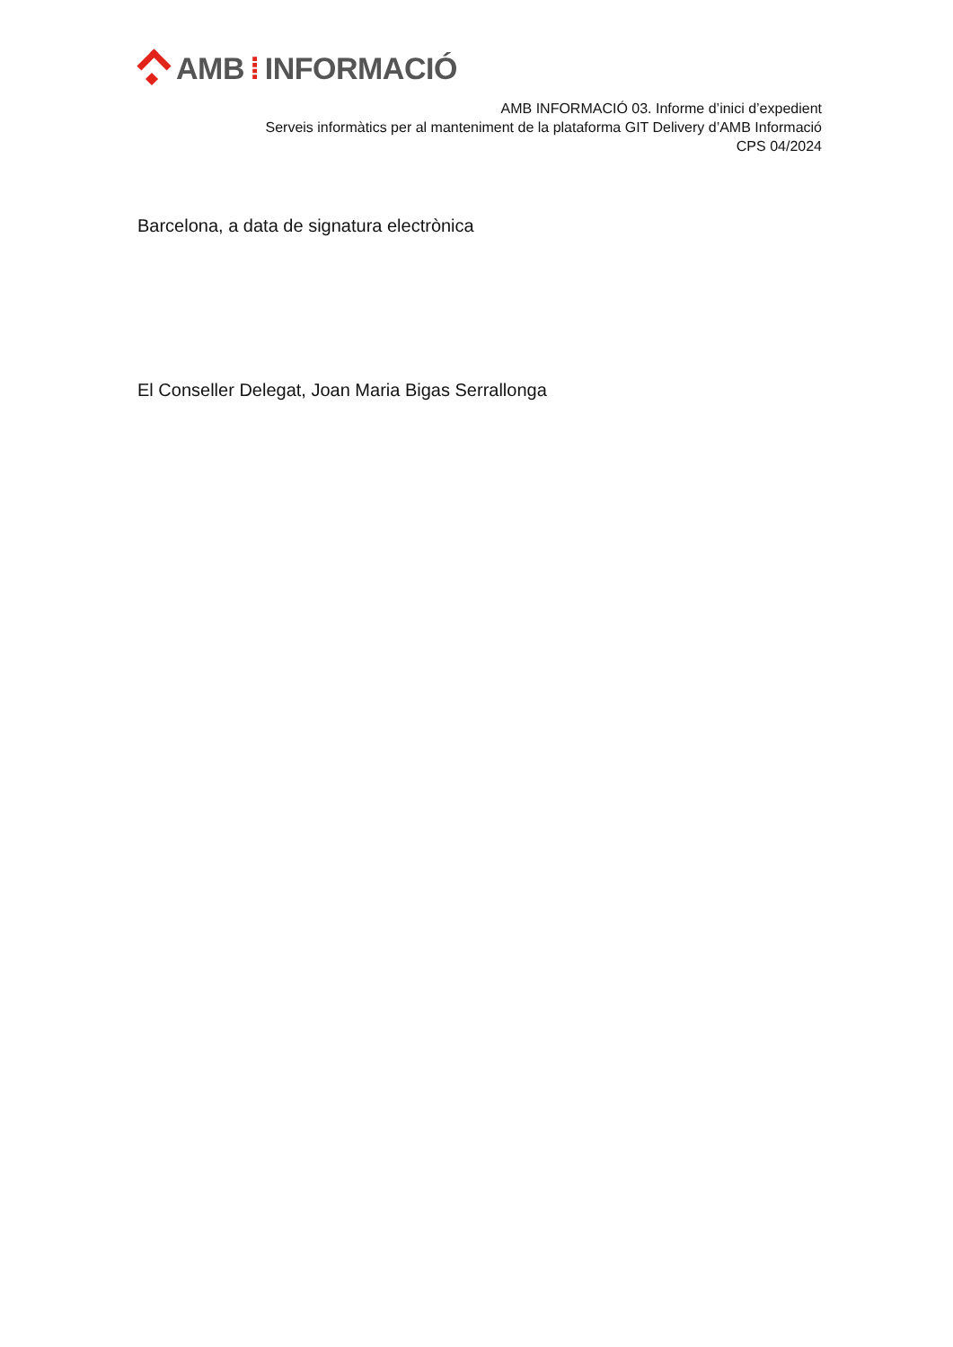AMB ⁞ INFORMACIÓ
AMB INFORMACIÓ 03. Informe d’inici d’expedient
Serveis informàtics per al manteniment de la plataforma GIT Delivery d’AMB Informació
CPS 04/2024
Barcelona, a data de signatura electrònica
El Conseller Delegat, Joan Maria Bigas Serrallonga